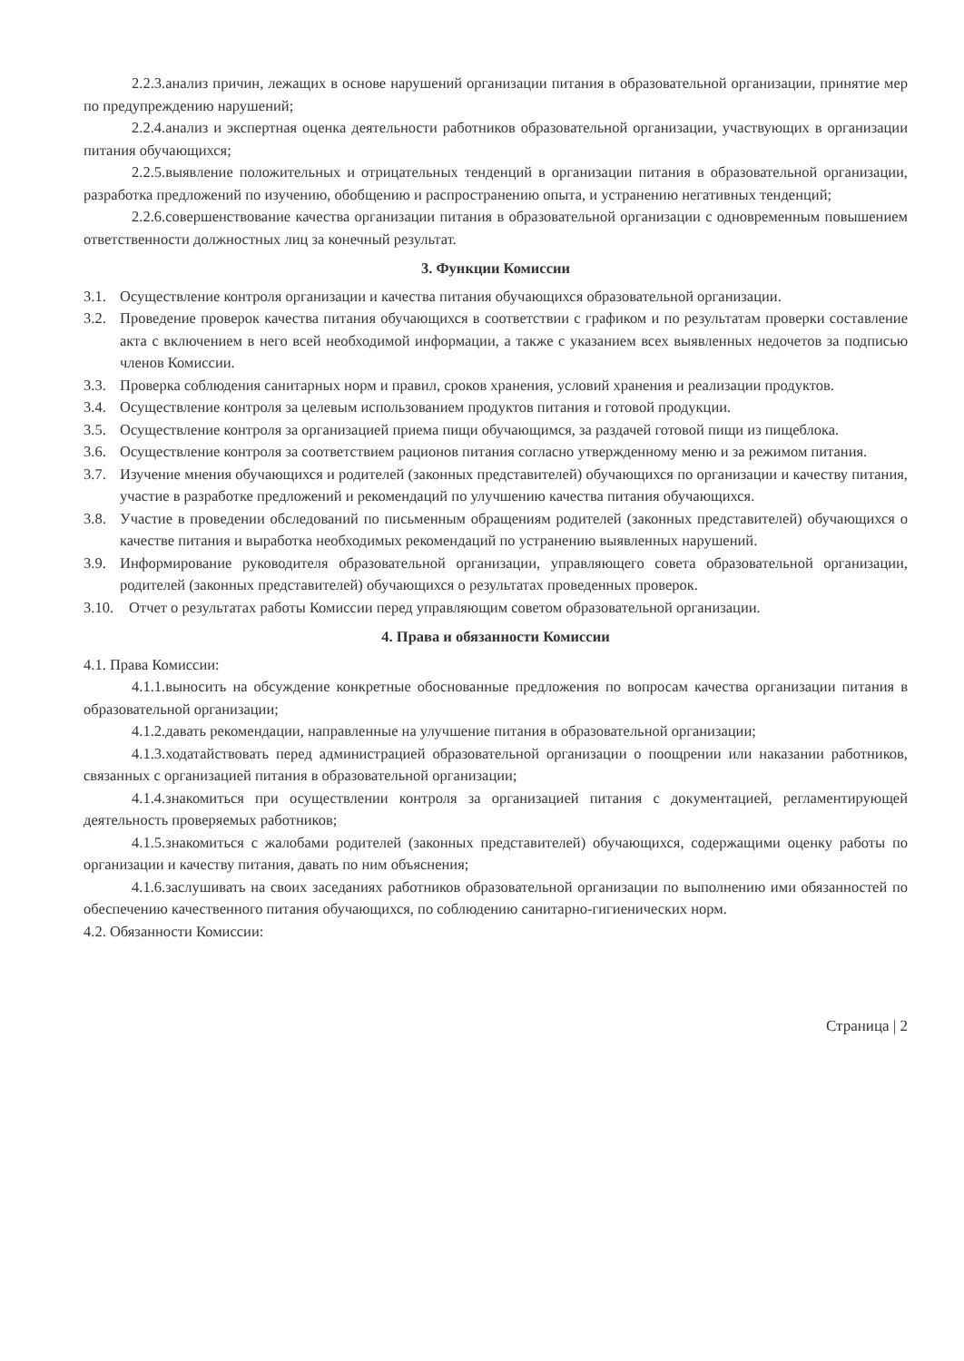2.2.3.анализ причин, лежащих в основе нарушений организации питания в образовательной организации, принятие мер по предупреждению нарушений;
2.2.4.анализ и экспертная оценка деятельности работников образовательной организации, участвующих в организации питания обучающихся;
2.2.5.выявление положительных и отрицательных тенденций в организации питания в образовательной организации, разработка предложений по изучению, обобщению и распространению опыта, и устранению негативных тенденций;
2.2.6.совершенствование качества организации питания в образовательной организации с одновременным повышением ответственности должностных лиц за конечный результат.
3. Функции Комиссии
3.1. Осуществление контроля организации и качества питания обучающихся образовательной организации.
3.2. Проведение проверок качества питания обучающихся в соответствии с графиком и по результатам проверки составление акта с включением в него всей необходимой информации, а также с указанием всех выявленных недочетов за подписью членов Комиссии.
3.3. Проверка соблюдения санитарных норм и правил, сроков хранения, условий хранения и реализации продуктов.
3.4. Осуществление контроля за целевым использованием продуктов питания и готовой продукции.
3.5. Осуществление контроля за организацией приема пищи обучающимся, за раздачей готовой пищи из пищеблока.
3.6. Осуществление контроля за соответствием рационов питания согласно утвержденному меню и за режимом питания.
3.7. Изучение мнения обучающихся и родителей (законных представителей) обучающихся по организации и качеству питания, участие в разработке предложений и рекомендаций по улучшению качества питания обучающихся.
3.8. Участие в проведении обследований по письменным обращениям родителей (законных представителей) обучающихся о качестве питания и выработка необходимых рекомендаций по устранению выявленных нарушений.
3.9. Информирование руководителя образовательной организации, управляющего совета образовательной организации, родителей (законных представителей) обучающихся о результатах проведенных проверок.
3.10. Отчет о результатах работы Комиссии перед управляющим советом образовательной организации.
4. Права и обязанности Комиссии
4.1. Права Комиссии:
4.1.1.выносить на обсуждение конкретные обоснованные предложения по вопросам качества организации питания в образовательной организации;
4.1.2.давать рекомендации, направленные на улучшение питания в образовательной организации;
4.1.3.ходатайствовать перед администрацией образовательной организации о поощрении или наказании работников, связанных с организацией питания в образовательной организации;
4.1.4.знакомиться при осуществлении контроля за организацией питания с документацией, регламентирующей деятельность проверяемых работников;
4.1.5.знакомиться с жалобами родителей (законных представителей) обучающихся, содержащими оценку работы по организации и качеству питания, давать по ним объяснения;
4.1.6.заслушивать на своих заседаниях работников образовательной организации по выполнению ими обязанностей по обеспечению качественного питания обучающихся, по соблюдению санитарно-гигиенических норм.
4.2. Обязанности Комиссии:
Страница | 2